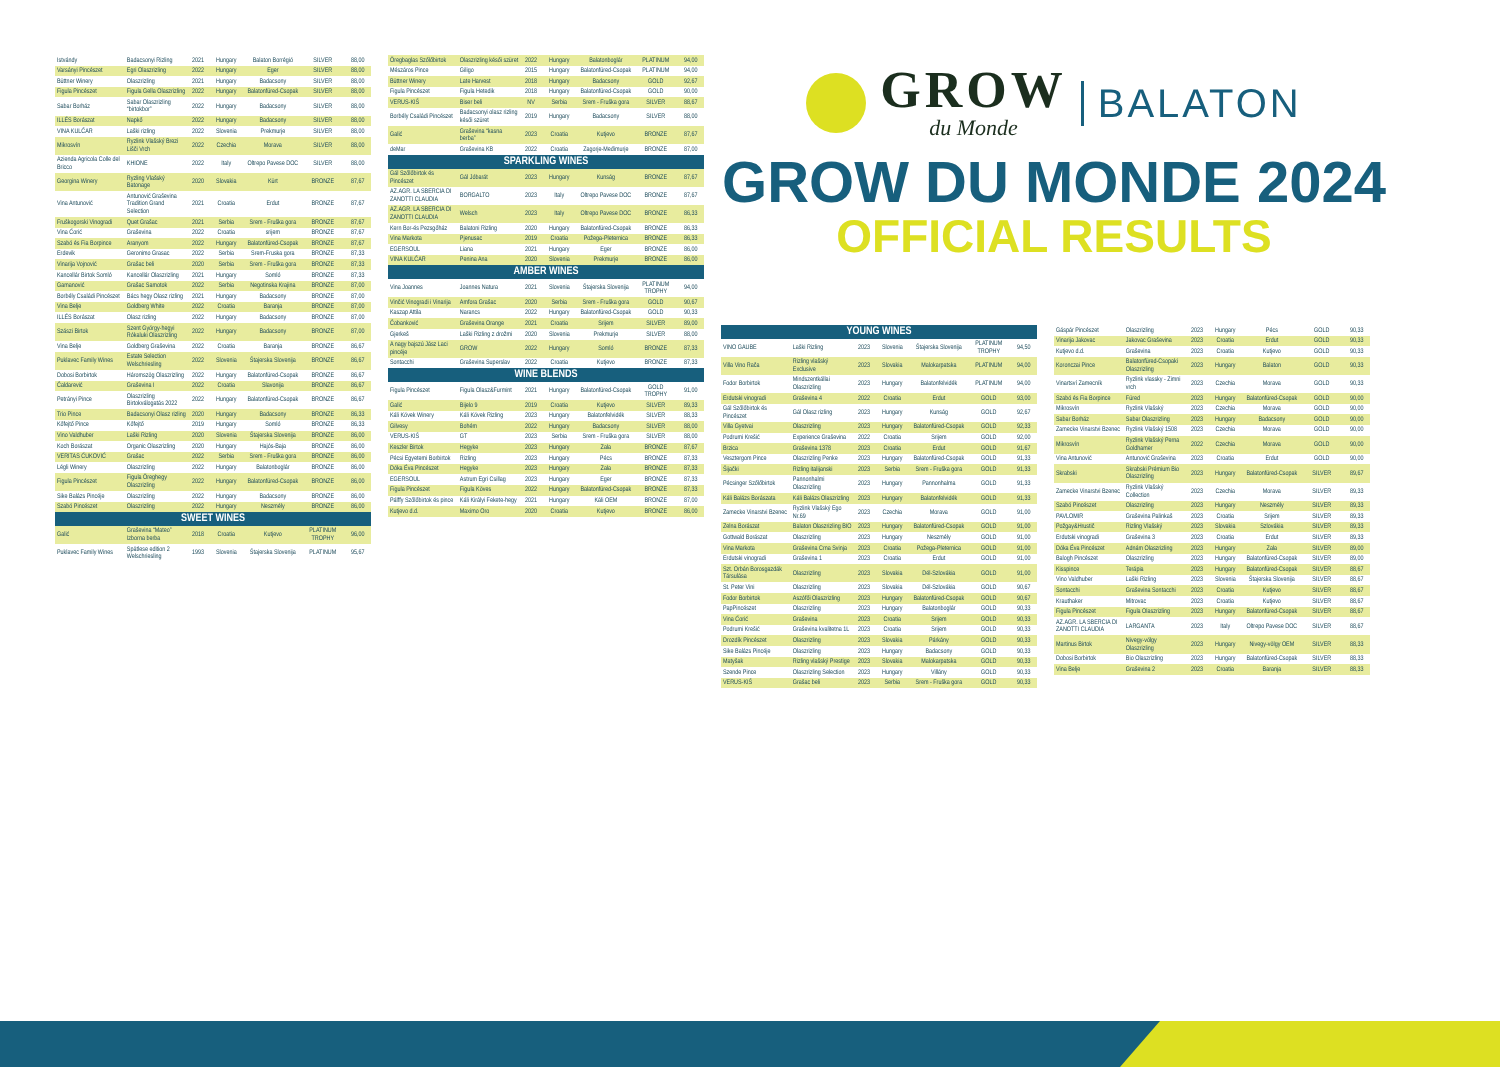| Istvándy | Badacsonyi Rizling | 2021 | Hungary | Balaton Borrégió | SILVER | 88,00 |
| Varsányi Pincészet | Egri Olaszrizling | 2022 | Hungary | Eger | SILVER | 88,00 |
| Büttner Winery | Olaszrizling | 2021 | Hungary | Badacsony | SILVER | 88,00 |
| Figula Pincészet | Figula Gella Olaszrizling | 2022 | Hungary | Balatonfüred-Csopak | SILVER | 88,00 |
| Sabar Borház | Sabar Olaszrizling “birtokbor” | 2022 | Hungary | Badacsony | SILVER | 88,00 |
| ILLÉS Borászat | Napkő | 2022 | Hungary | Badacsony | SILVER | 88,00 |
| VINA KULČAR | Laški rizling | 2022 | Slovenia | Prekmurje | SILVER | 88,00 |
| Mikrosvín | Ryzlink Vlašský Brezi Lišči Vrch | 2022 | Czechia | Morava | SILVER | 88,00 |
| Azienda Agricola Colle del Bricco | KHIONE | 2022 | Italy | Oltrepo Pavese DOC | SILVER | 88,00 |
| Georgina Winery | Ryzling Vlašský Batonage | 2020 | Slovakia | Kürt | BRONZE | 87,67 |
| Vina Antunović | Antunović Graševina Tradition Grand Selection | 2021 | Croatia | Erdut | BRONZE | 87,67 |
| Fruškogorski Vinogradi | Quet Grašac | 2021 | Serbia | Srem - Fruška gora | BRONZE | 87,67 |
| Vina Ćorić | Graševina | 2022 | Croatia | srijem | BRONZE | 87,67 |
| Szabó és Fia Borpince | Aranyom | 2022 | Hungary | Balatonfüred-Csopak | BRONZE | 87,67 |
| Erdevik | Geronimo Grasac | 2022 | Serbia | Srem-Fruska gora | BRONZE | 87,33 |
| Vinarija Vojnović | Grašac beli | 2020 | Serbia | Srem - Fruška gora | BRONZE | 87,33 |
| Kancellár Birtok Somló | Kancellár Olaszrizling | 2021 | Hungary | Somló | BRONZE | 87,33 |
| Gamanović | Grašac Samotok | 2022 | Serbia | Negotinska Krajina | BRONZE | 87,00 |
| Borbély Családi Pincészet | Bács hegy Olasz rizling | 2021 | Hungary | Badacsony | BRONZE | 87,00 |
| Vina Belje | Goldberg White | 2022 | Croatia | Baranja | BRONZE | 87,00 |
| ILLÉS Borászat | Olasz rizling | 2022 | Hungary | Badacsony | BRONZE | 87,00 |
| Szászi Birtok | Szent György-hegyi Rókaluki Olaszrizling | 2022 | Hungary | Badacsony | BRONZE | 87,00 |
| Vina Belje | Goldberg Graševina | 2022 | Croatia | Baranja | BRONZE | 86,67 |
| Puklavec Family Wines | Estate Selection Welschriesling | 2022 | Slovenia | Štajerska Slovenija | BRONZE | 86,67 |
| Dobosi Borbirtok | Háromszög Olaszrizling | 2022 | Hungary | Balatonfüred-Csopak | BRONZE | 86,67 |
| Čaldarević | Graševina I | 2022 | Croatia | Slavonija | BRONZE | 86,67 |
| Petrányi Pince | Olaszrizling Birtokválogatás 2022 | 2022 | Hungary | Balatonfüred-Csopak | BRONZE | 86,67 |
| Trio Pince | Badacsonyi Olasz rizling | 2020 | Hungary | Badacsony | BRONZE | 86,33 |
| Kőfejtő Pince | Kőfejtő | 2019 | Hungary | Somló | BRONZE | 86,33 |
| Vino Valdhuber | Laški Rizling | 2020 | Slovenia | Štajerska Slovenija | BRONZE | 86,00 |
| Koch Borászat | Organic Olaszrizling | 2020 | Hungary | Hajós-Baja | BRONZE | 86,00 |
| VERITAS ĆUKOVIĆ | Grašac | 2022 | Serbia | Srem - Fruška gora | BRONZE | 86,00 |
| Légli Winery | Olaszrizling | 2022 | Hungary | Balatonboglár | BRONZE | 86,00 |
| Figula Pincészet | Figula Öreghegy Olaszrizling | 2022 | Hungary | Balatonfüred-Csopak | BRONZE | 86,00 |
| Sike Balázs Pincéje | Olaszrizling | 2022 | Hungary | Badacsony | BRONZE | 86,00 |
| Szabó Pincészet | Olaszrizling | 2022 | Hungary | Neszmély | BRONZE | 86,00 |
| SWEET WINES | | | | | | |
| Galić | Graševina “Mateo” Izborna berba | 2018 | Croatia | Kutjevo | PLATINUM TROPHY | 96,00 |
| Puklavec Family Wines | Spätlese edition 2 Welschriesling | 1993 | Slovenia | Štajerska Slovenija | PLATINUM | 95,67 |
| Öregbaglas Szőlőbirtok | Olaszrizling késői szüret | 2022 | Hungary | Balatonboglár | PLATINUM | 94,00 |
| Mészáros Pince | Giligo | 2015 | Hungary | Balatonfüred-Csopak | PLATINUM | 94,00 |
| Büttner Winery | Late Harvest | 2018 | Hungary | Badacsony | GOLD | 92,67 |
| Figula Pincészet | Figula Hetedik | 2018 | Hungary | Balatonfüred-Csopak | GOLD | 90,00 |
| VERUS-KIŠ | Biser beli | NV | Serbia | Srem - Fruška gora | SILVER | 88,67 |
| Borbély Családi Pincészet | Badacsonyi olasz rizling késői szüret | 2019 | Hungary | Badacsony | SILVER | 88,00 |
| Galić | Graševina “kasna berba” | 2023 | Croatia | Kutjevo | BRONZE | 87,67 |
| deMar | Graševina KB | 2022 | Croatia | Zagorje-Međimurje | BRONZE | 87,00 |
| SPARKLING WINES | | | | | | |
| Gál Szőlőbirtok és Pincészet | Gál Jóbarát | 2023 | Hungary | Kunság | BRONZE | 87,67 |
| AZ.AGR. LA SBERCIA DI ZANOTTI CLAUDIA | BORGALTO | 2023 | Italy | Oltrepo Pavese DOC | BRONZE | 87,67 |
| AZ.AGR. LA SBERCIA DI ZANOTTI CLAUDIA | Welsch | 2023 | Italy | Oltrepo Pavese DOC | BRONZE | 86,33 |
| Kern Bor-és Pezsgőház | Balatoni Rizling | 2020 | Hungary | Balatonfüred-Csopak | BRONZE | 86,33 |
| Vina Markota | Pjenusac | 2019 | Croatia | Požega-Pleternica | BRONZE | 86,33 |
| EGERSOUL | Liana | 2021 | Hungary | Eger | BRONZE | 86,00 |
| VINA KULČAR | Penina Ana | 2020 | Slovenia | Prekmurje | BRONZE | 86,00 |
| AMBER WINES | | | | | | |
| Vina Joannes | Joannes Natura | 2021 | Slovenia | Štajerska Slovenija | PLATINUM TROPHY | 94,00 |
| Vinčić Vinogradi i Vinarija | Amfora Grašac | 2020 | Serbia | Srem - Fruška gora | GOLD | 90,67 |
| Kaszap Attila | Narancs | 2022 | Hungary | Balatonfüred-Csopak | GOLD | 90,33 |
| Čobanković | Graševina Orange | 2021 | Croatia | Srijem | SILVER | 89,00 |
| Gjerkeš | Laški Rizling z drožmi | 2020 | Slovenia | Prekmurje | SILVER | 88,00 |
| A nagy bajszú Jász Laci pincéje | GROW | 2022 | Hungary | Somló | BRONZE | 87,33 |
| Sontacchi | Graševina Superslav | 2022 | Croatia | Kutjevo | BRONZE | 87,33 |
| WINE BLENDS | | | | | | |
| Figula Pincészet | Figula Olasz&Furmint | 2021 | Hungary | Balatonfüred-Csopak | GOLD TROPHY | 91,00 |
| Galić | Bijelo 9 | 2019 | Croatia | Kutjevo | SILVER | 89,33 |
| Káli Kövek Winery | Káli Kövek Rizling | 2023 | Hungary | Balatonfelvidék | SILVER | 88,33 |
| Gilvesy | Bohém | 2022 | Hungary | Badacsony | SILVER | 88,00 |
| VERUS-KIŠ | GT | 2023 | Serbia | Srem - Fruška gora | SILVER | 88,00 |
| Keszler Birtok | Hegyke | 2023 | Hungary | Zala | BRONZE | 87,67 |
| Pécsi Egyetemi Borbirtok | Rizling | 2023 | Hungary | Pécs | BRONZE | 87,33 |
| Dóka Éva Pincészet | Hegyke | 2023 | Hungary | Zala | BRONZE | 87,33 |
| EGERSOUL | Astrum Egri Csillag | 2023 | Hungary | Eger | BRONZE | 87,33 |
| Figula Pincészet | Figula Köves | 2022 | Hungary | Balatonfüred-Csopak | BRONZE | 87,33 |
| Pálffy Szőlőbirtok és pince | Káli Királyi Fekete-hegy | 2021 | Hungary | Káli OEM | BRONZE | 87,00 |
| Kutjevo d.d. | Maximo Oro | 2020 | Croatia | Kutjevo | BRONZE | 86,00 |
GROW
du Monde
BALATON
GROW DU MONDE 2024
OFFICIAL RESULTS
| YOUNG WINES | | | | | | |
| --- | --- | --- | --- | --- | --- | --- |
| VINO GAUBE | Laški Rizling | 2023 | Slovenia | Štajerska Slovenija | PLATINUM TROPHY | 94,50 |
| Villa Vino Rača | Rizling vlašský Exclusive | 2023 | Slovakia | Malokarpatska | PLATINUM | 94,00 |
| Fodor Borbirtok | Mindszentkállai Olaszrizling | 2023 | Hungary | Balatonfelvidék | PLATINUM | 94,00 |
| Erdutski vinogradi | Graševina 4 | 2022 | Croatia | Erdut | GOLD | 93,00 |
| Gál Szőlőbirtok és Pincészet | Gál Olasz rizling | 2023 | Hungary | Kunság | GOLD | 92,67 |
| Villa Gyetvai | Olaszrizling | 2023 | Hungary | Balatonfüred-Csopak | GOLD | 92,33 |
| Podrumi Krešić | Experience Graševina | 2022 | Croatia | Srijem | GOLD | 92,00 |
| Brzica | Graševina 1378 | 2023 | Croatia | Erdut | GOLD | 91,67 |
| Vesztergom Pince | Olaszrizling Penke | 2023 | Hungary | Balatonfüred-Csopak | GOLD | 91,33 |
| Šijački | Rizling italijanski | 2023 | Serbia | Srem - Fruška gora | GOLD | 91,33 |
| Pécsinger Szőlőbirtok | Pannonhalmi Olaszrizling | 2023 | Hungary | Pannonhalma | GOLD | 91,33 |
| Káli Balázs Borászata | Káli Balázs Olaszrizling | 2023 | Hungary | Balatonfelvidék | GOLD | 91,33 |
| Zamecke Vinarstvi Bzenec | Ryzlink Vlašský Ego Nr.69 | 2023 | Czechia | Morava | GOLD | 91,00 |
| Zelna Borászat | Balaton Olaszrizling BIO | 2023 | Hungary | Balatonfüred-Csopak | GOLD | 91,00 |
| Gottwald Borászat | Olaszrizling | 2023 | Hungary | Neszmély | GOLD | 91,00 |
| Vina Markota | Graševina Crna Svinja | 2023 | Croatia | Požega-Pleternica | GOLD | 91,00 |
| Erdutski vinogradi | Graševina 1 | 2023 | Croatia | Erdut | GOLD | 91,00 |
| Szt. Orbán Borosgazdák Társulása | Olaszrizling | 2023 | Slovakia | Dél-Szlovákia | GOLD | 91,00 |
| St. Peter Vini | Olaszrizling | 2023 | Slovakia | Dél-Szlovákia | GOLD | 90,67 |
| Fodor Borbirtok | Aszófői Olaszrizling | 2023 | Hungary | Balatonfüred-Csopak | GOLD | 90,67 |
| PapPincészet | Olaszrizling | 2023 | Hungary | Balatonboglár | GOLD | 90,33 |
| Vina Ćorić | Graševina | 2023 | Croatia | Srijem | GOLD | 90,33 |
| Podrumi Krešić | Graševina kvalitetna 1L | 2023 | Croatia | Srijem | GOLD | 90,33 |
| Drozdík Pincészet | Olaszrizling | 2023 | Slovakia | Párkány | GOLD | 90,33 |
| Sike Balázs Pincéje | Olaszrizling | 2023 | Hungary | Badacsony | GOLD | 90,33 |
| Matyšak | Rizling vlašský Prestige | 2023 | Slovakia | Malokarpatska | GOLD | 90,33 |
| Szende Pince | Olaszrizling Selection | 2023 | Hungary | Villány | GOLD | 90,33 |
| VERUS-KIŠ | Grašac beli | 2023 | Serbia | Srem - Fruška gora | GOLD | 90,33 |
| Gáspár Pincészet | Olaszrizling | 2023 | Hungary | Pécs | GOLD | 90,33 |
| Vinarija Jakovac | Jakovac Graševina | 2023 | Croatia | Erdut | GOLD | 90,33 |
| Kutjevo d.d. | Graševina | 2023 | Croatia | Kutjevo | GOLD | 90,33 |
| Koronczai Pince | Balatonfüred-Csopaki Olaszrizling | 2023 | Hungary | Balaton | GOLD | 90,33 |
| Vinartsví Zamecník | Ryzlink vlassky - Zimni vrch | 2023 | Czechia | Morava | GOLD | 90,33 |
| Szabó és Fia Borpince | Füred | 2023 | Hungary | Balatonfüred-Csopak | GOLD | 90,00 |
| Mikrosvín | Ryzlink Vlašský | 2023 | Czechia | Morava | GOLD | 90,00 |
| Sabar Borház | Sabar Olaszrizling | 2023 | Hungary | Badacsony | GOLD | 90,00 |
| Zamecke Vinarstvi Bzenec | Ryzlink Vlašský 1508 | 2023 | Czechia | Morava | GOLD | 90,00 |
| Mikrosvín | Ryzlink Vlašský Perna Goldhamer | 2022 | Czechia | Morava | GOLD | 90,00 |
| Vina Antunović | Antunović Graševina | 2023 | Croatia | Erdut | GOLD | 90,00 |
| Skrabski | Skrabski Prémium Bio Olaszrizling | 2023 | Hungary | Balatonfüred-Csopak | SILVER | 89,67 |
| Zamecke Vinarstvi Bzenec | Ryzlink Vlašský Collection | 2023 | Czechia | Morava | SILVER | 89,33 |
| Szabó Pincészet | Olaszrizling | 2023 | Hungary | Neszmély | SILVER | 89,33 |
| PAVLOMIR | Graševina Palinkaš | 2023 | Croatia | Srijem | SILVER | 89,33 |
| Požgay&Hrustič | Rizling Vlašský | 2023 | Slovakia | Szlovákia | SILVER | 89,33 |
| Erdutski vinogradi | Graševina 3 | 2023 | Croatia | Erdut | SILVER | 89,33 |
| Dóka Éva Pincészet | Adnám Olaszrizling | 2023 | Hungary | Zala | SILVER | 89,00 |
| Balogh Pincészet | Olaszrizling | 2023 | Hungary | Balatonfüred-Csopak | SILVER | 89,00 |
| Kisspince | Terápia | 2023 | Hungary | Balatonfüred-Csopak | SILVER | 88,67 |
| Vino Valdhuber | Laški Rizling | 2023 | Slovenia | Štajerska Slovenija | SILVER | 88,67 |
| Sontacchi | Graševina Sontacchi | 2023 | Croatia | Kutjevo | SILVER | 88,67 |
| Krauthaker | Mitrovac | 2023 | Croatia | Kutjevo | SILVER | 88,67 |
| Figula Pincészet | Figula Olaszrizling | 2023 | Hungary | Balatonfüred-Csopak | SILVER | 88,67 |
| AZ.AGR. LA SBERCIA DI ZANOTTI CLAUDIA | LARGANTA | 2023 | Italy | Oltrepo Pavese DOC | SILVER | 88,67 |
| Martinus Birtok | Nivegy-völgy Olaszrizling | 2023 | Hungary | Nivegy-völgy OEM | SILVER | 88,33 |
| Dobosi Borbirtok | Bio Olaszrizling | 2023 | Hungary | Balatonfüred-Csopak | SILVER | 88,33 |
| Vina Belje | Graševina 2 | 2023 | Croatia | Baranja | SILVER | 88,33 |